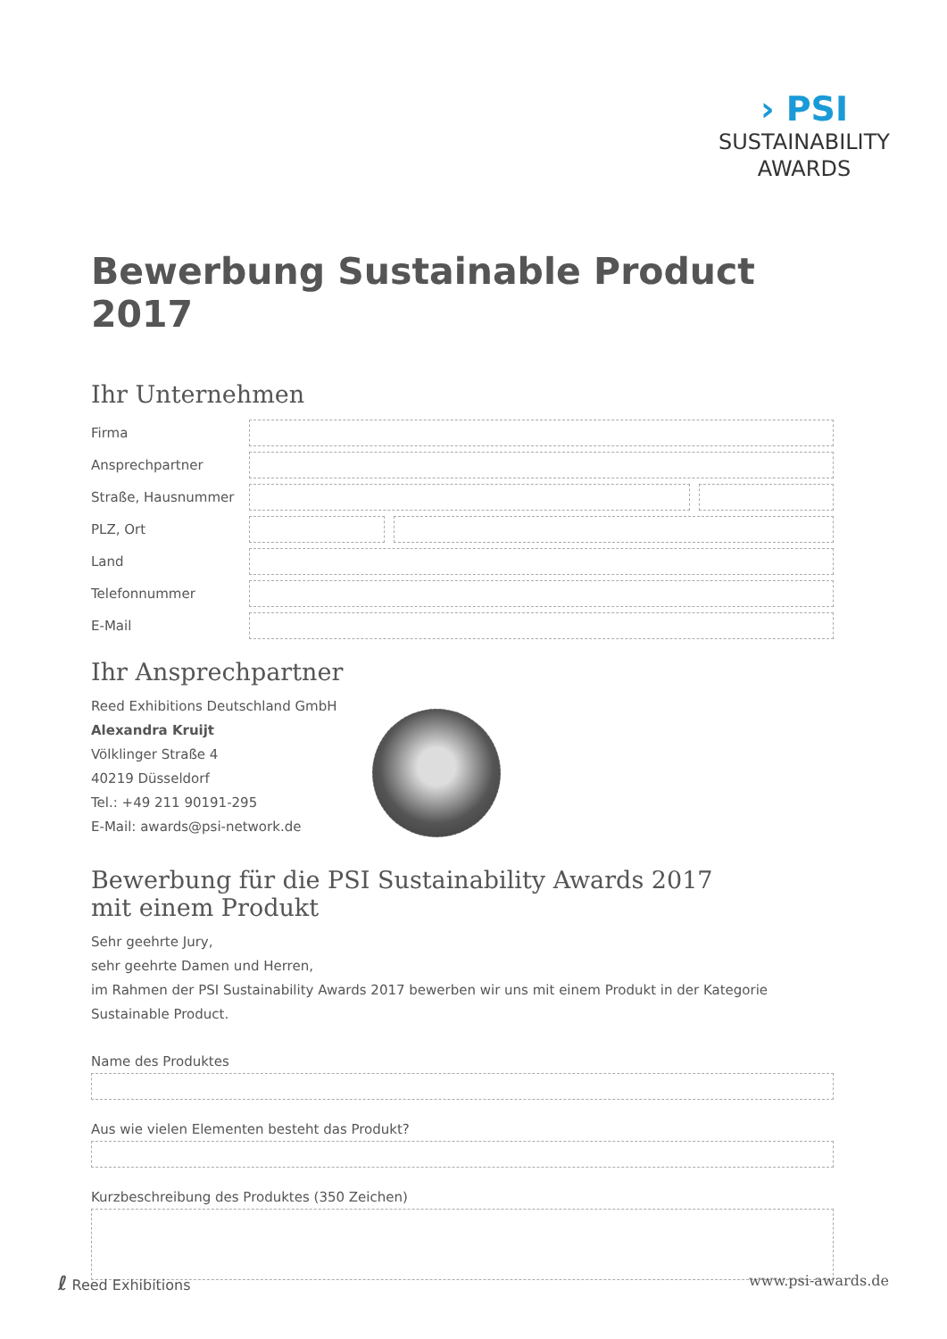› PSI
SUSTAINABILITY
AWARDS
Bewerbung Sustainable Product 2017
Ihr Unternehmen
Firma
Ansprechpartner
Straße, Hausnummer
PLZ, Ort
Land
Telefonnummer
E-Mail
Ihr Ansprechpartner
Reed Exhibitions Deutschland GmbH
Alexandra Kruijt
Völklinger Straße 4
40219 Düsseldorf
Tel.: +49 211 90191-295
E-Mail: awards@psi-network.de
Bewerbung für die PSI Sustainability Awards 2017
mit einem Produkt
Sehr geehrte Jury,
sehr geehrte Damen und Herren,
im Rahmen der PSI Sustainability Awards 2017 bewerben wir uns mit einem Produkt in der Kategorie Sustainable Product.
Name des Produktes
Aus wie vielen Elementen besteht das Produkt?
Kurzbeschreibung des Produktes (350 Zeichen)
ℓ Reed Exhibitions www.psi-awards.de